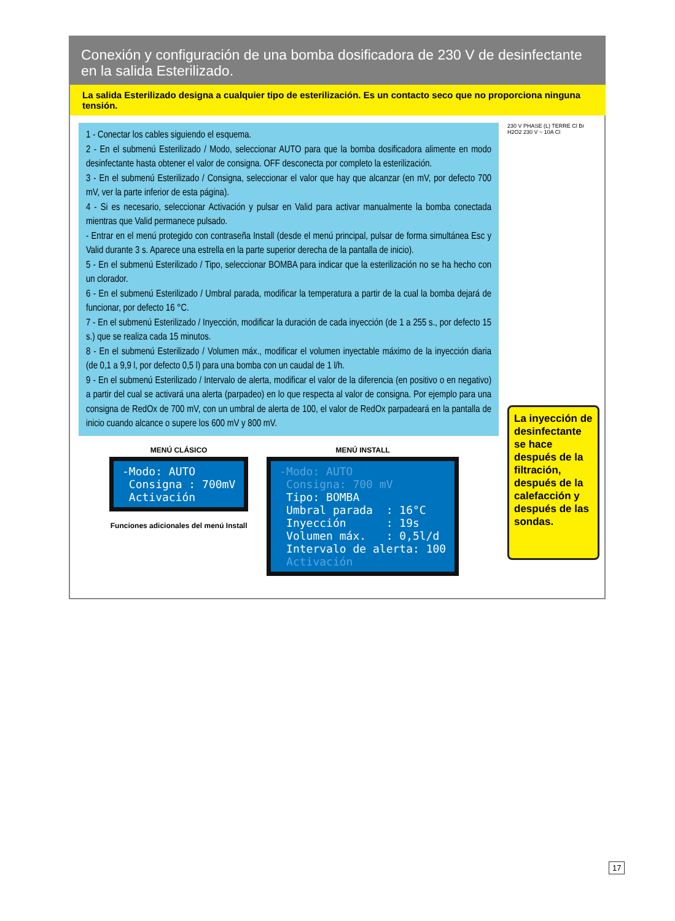Conexión y configuración de una bomba dosificadora de 230 V de desinfectante en la salida Esterilizado.
La salida Esterilizado designa a cualquier tipo de esterilización. Es un contacto seco que no proporciona ninguna tensión.
1 - Conectar los cables siguiendo el esquema.
2 - En el submenú Esterilizado / Modo, seleccionar AUTO para que la bomba dosificadora alimente en modo desinfectante hasta obtener el valor de consigna. OFF desconecta por completo la esterilización.
3 - En el submenú Esterilizado / Consigna, seleccionar el valor que hay que alcanzar (en mV, por defecto 700 mV, ver la parte inferior de esta página).
4 - Si es necesario, seleccionar Activación y pulsar en Valid para activar manualmente la bomba conectada mientras que Valid permanece pulsado.
- Entrar en el menú protegido con contraseña Install (desde el menú principal, pulsar de forma simultánea Esc y Valid durante 3 s. Aparece una estrella en la parte superior derecha de la pantalla de inicio).
5 - En el submenú Esterilizado / Tipo, seleccionar BOMBA para indicar que la esterilización no se ha hecho con un clorador.
6 - En el submenú Esterilizado / Umbral parada, modificar la temperatura a partir de la cual la bomba dejará de funcionar, por defecto 16 °C.
7 - En el submenú Esterilizado / Inyección, modificar la duración de cada inyección (de 1 a 255 s., por defecto 15 s.) que se realiza cada 15 minutos.
8 - En el submenú Esterilizado / Volumen máx., modificar el volumen inyectable máximo de la inyección diaria (de 0,1 a 9,9 l, por defecto 0,5 l) para una bomba con un caudal de 1 l/h.
9 - En el submenú Esterilizado / Intervalo de alerta, modificar el valor de la diferencia (en positivo o en negativo) a partir del cual se activará una alerta (parpadeo) en lo que respecta al valor de consigna. Por ejemplo para una consigna de RedOx de 700 mV, con un umbral de alerta de 100, el valor de RedOx parpadeará en la pantalla de inicio cuando alcance o supere los 600 mV y 800 mV.
MENÚ CLÁSICO
-Modo: AUTO Consigna : 700mV Activación
Funciones adicionales del menú Install
MENÚ INSTALL
-Modo: AUTO Consigna: 700 mV Tipo: BOMBA Umbral parada : 16°C Inyección : 19s Volumen máx. : 0,5l/d Intervalo de alerta: 100 Activación
230 V PHASE (L) TERRE Cl Br H2O2 230 V ~ 10A Cl
La inyección de desinfectante se hace después de la filtración, después de la calefacción y después de las sondas.
17